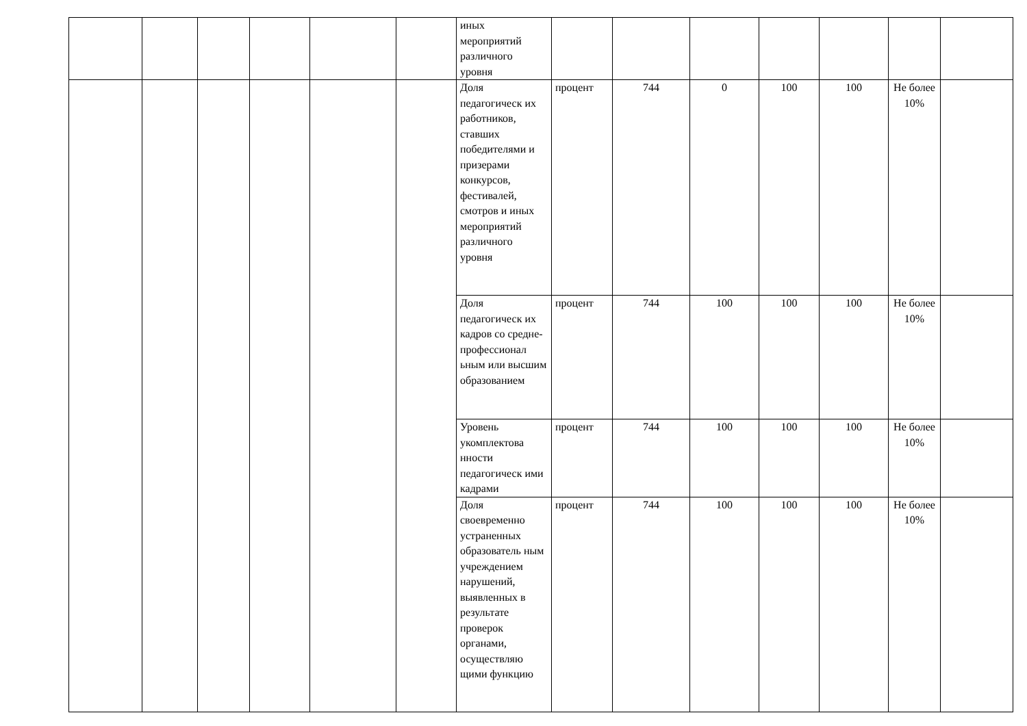| | | | | | | иных мероприятий различного уровня | | | | | | | |
| | | | | | | Доля педагогическ их работников, ставших победителями и призерами конкурсов, фестивалей, смотров и иных мероприятий различного уровня | процент | 744 | 0 | 100 | 100 | Не более 10% | |
| | | | | | | Доля педагогическ их кадров со средне-профессионал ьным или высшим образованием | процент | 744 | 100 | 100 | 100 | Не более 10% | |
| | | | | | | Уровень укомплектова нности педагогическ ими кадрами | процент | 744 | 100 | 100 | 100 | Не более 10% | |
| | | | | | | Доля своевременно устраненных образователь ным учреждением нарушений, выявленных в результате проверок органами, осуществляю щими функцию | процент | 744 | 100 | 100 | 100 | Не более 10% | |